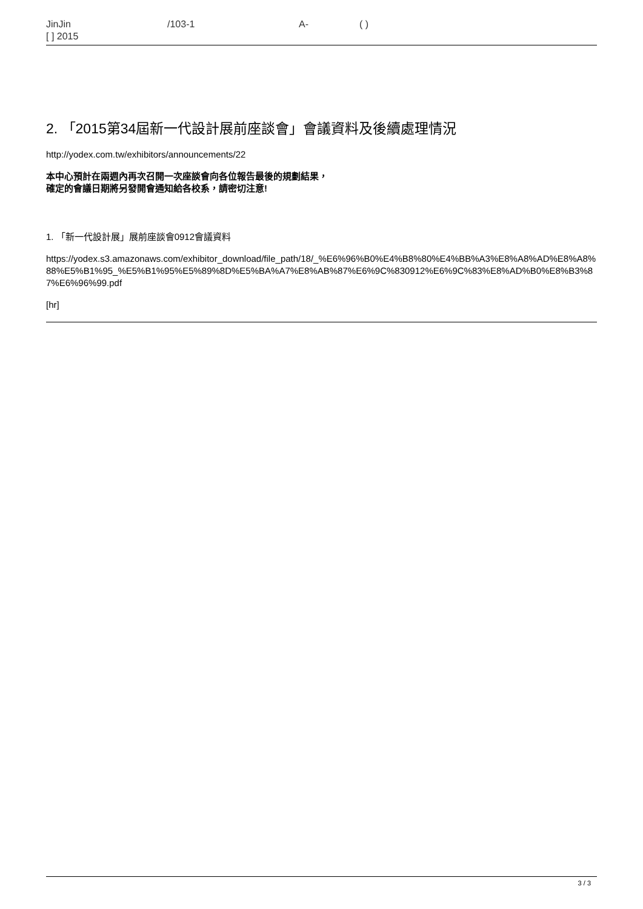JinJin /103-1 A- ( )
[ ] 2015
2. 「2015第34屆新一代設計展前座談會」會議資料及後續處理情況
http://yodex.com.tw/exhibitors/announcements/22
本中心預計在兩週內再次召開一次座談會向各位報告最後的規劃結果，
確定的會議日期將另發開會通知給各校系，請密切注意!
1. 「新一代設計展」展前座談會0912會議資料
https://yodex.s3.amazonaws.com/exhibitor_download/file_path/18/_%E6%96%B0%E4%B8%80%E4%BB%A3%E8%A8%AD%E8%A8%88%E5%B1%95_%E5%B1%95%E5%89%8D%E5%BA%A7%E8%AB%87%E6%9C%830912%E6%9C%83%E8%AD%B0%E8%B3%87%E6%96%99.pdf
[hr]
3 / 3